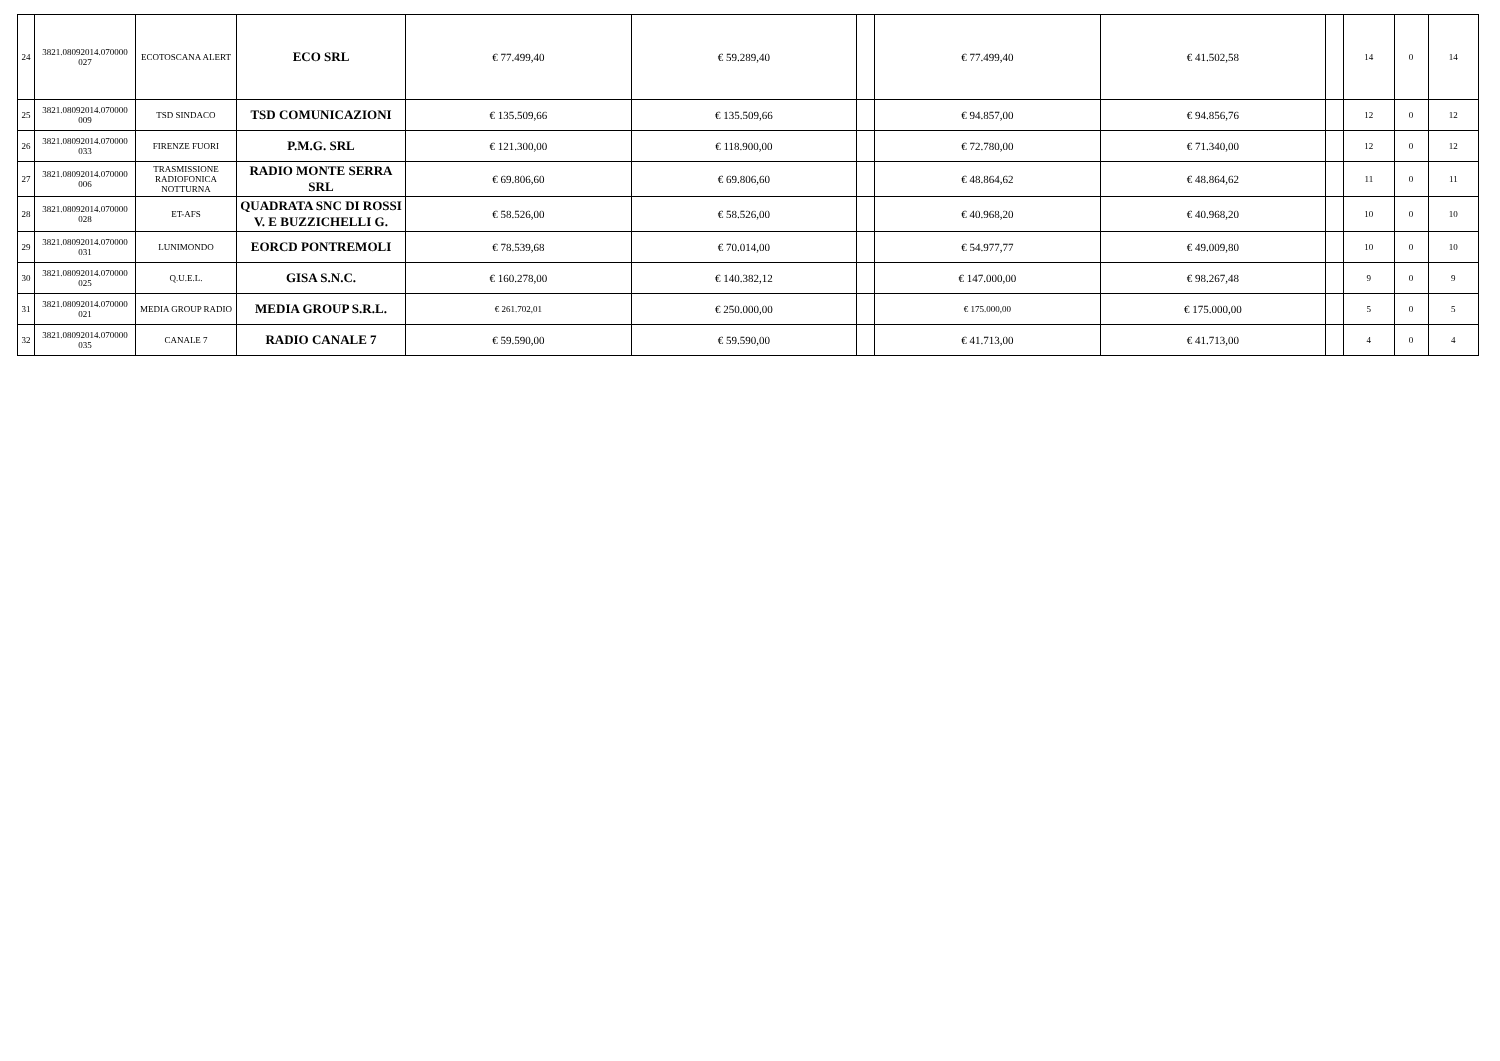| 24 | 3821.08092014.070000 027 | ECOTOSCANA ALERT | ECO SRL | € 77.499,40 | € 59.289,40 | | € 77.499,40 | € 41.502,58 | | 14 | 0 | 14 |
| 25 | 3821.08092014.070000 009 | TSD SINDACO | TSD COMUNICAZIONI | € 135.509,66 | € 135.509,66 | | € 94.857,00 | € 94.856,76 | | 12 | 0 | 12 |
| 26 | 3821.08092014.070000 033 | FIRENZE FUORI | P.M.G. SRL | € 121.300,00 | € 118.900,00 | | € 72.780,00 | € 71.340,00 | | 12 | 0 | 12 |
| 27 | 3821.08092014.070000 006 | TRASMISSIONE RADIOFONICA NOTTURNA | RADIO MONTE SERRA SRL | € 69.806,60 | € 69.806,60 | | € 48.864,62 | € 48.864,62 | | 11 | 0 | 11 |
| 28 | 3821.08092014.070000 028 | ET-AFS | QUADRATA SNC DI ROSSI V. E BUZZICHELLI G. | € 58.526,00 | € 58.526,00 | | € 40.968,20 | € 40.968,20 | | 10 | 0 | 10 |
| 29 | 3821.08092014.070000 031 | LUNIMONDO | EORCD PONTREMOLI | € 78.539,68 | € 70.014,00 | | € 54.977,77 | € 49.009,80 | | 10 | 0 | 10 |
| 30 | 3821.08092014.070000 025 | Q.U.E.L. | GISA S.N.C. | € 160.278,00 | € 140.382,12 | | € 147.000,00 | € 98.267,48 | | 9 | 0 | 9 |
| 31 | 3821.08092014.070000 021 | MEDIA GROUP RADIO | MEDIA GROUP S.R.L. | € 261.702,01 | € 250.000,00 | | € 175.000,00 | € 175.000,00 | | 5 | 0 | 5 |
| 32 | 3821.08092014.070000 035 | CANALE 7 | RADIO CANALE 7 | € 59.590,00 | € 59.590,00 | | € 41.713,00 | € 41.713,00 | | 4 | 0 | 4 |